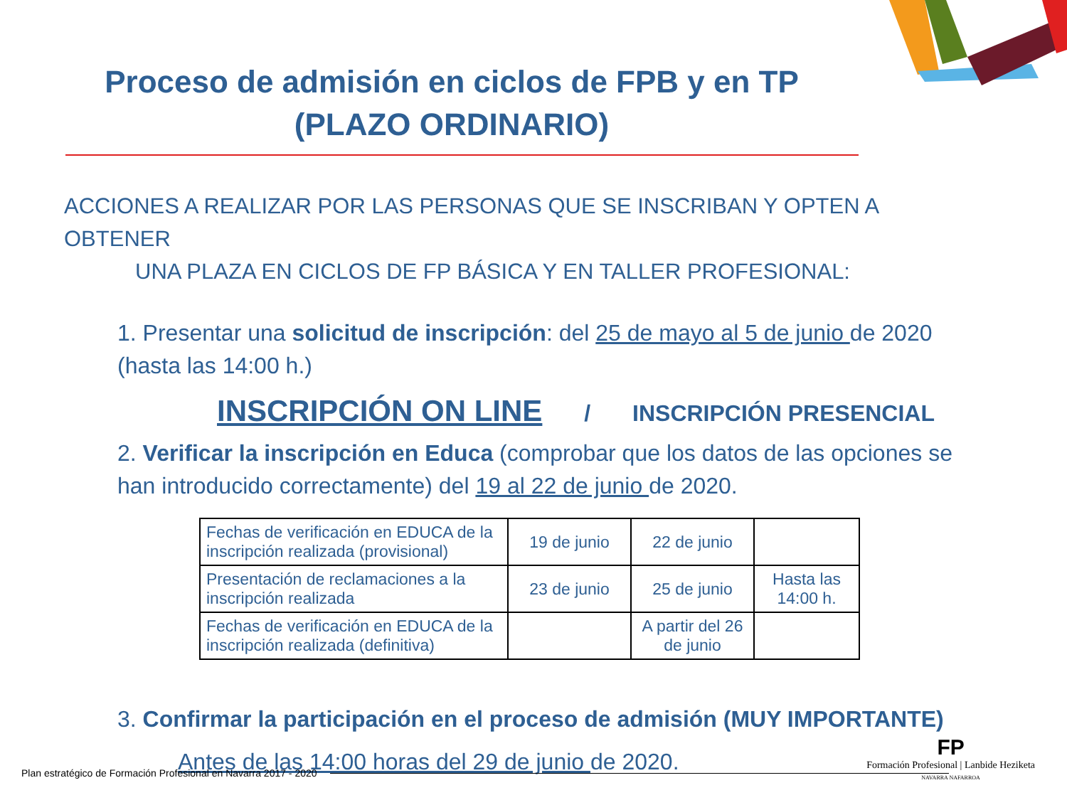Proceso de admisión en ciclos de FPB y en TP
(PLAZO ORDINARIO)
ACCIONES A REALIZAR POR LAS PERSONAS QUE SE INSCRIBAN Y OPTEN A OBTENER
UNA PLAZA EN CICLOS DE FP BÁSICA Y EN TALLER PROFESIONAL:
1. Presentar una solicitud de inscripción: del 25 de mayo al 5 de junio de 2020 (hasta las 14:00 h.)
INSCRIPCIÓN ON LINE / INSCRIPCIÓN PRESENCIAL
2. Verificar la inscripción en Educa (comprobar que los datos de las opciones se han introducido correctamente) del 19 al 22 de junio de 2020.
| Fechas de verificación en EDUCA de la inscripción realizada (provisional) | 19 de junio | 22 de junio | |
| Presentación de reclamaciones a la inscripción realizada | 23 de junio | 25 de junio | Hasta las 14:00 h. |
| Fechas de verificación en EDUCA de la inscripción realizada (definitiva) | | A partir del 26 de junio | |
3. Confirmar la participación en el proceso de admisión (MUY IMPORTANTE)
Antes de las 14:00 horas del 29 de junio de 2020.
Plan estratégico de Formación Profesional en Navarra 2017 - 2020
FP
Formación Profesional | Lanbide Heziketa
NAVARRA NAFARROA